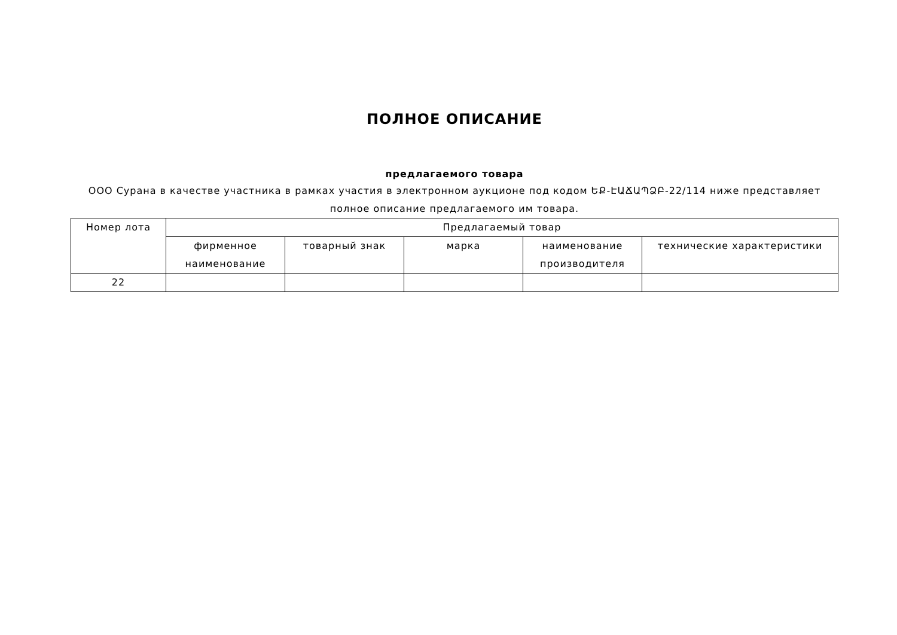ПОЛНОЕ ОПИСАНИЕ
предлагаемого товара
ООО Сурана в качестве участника в рамках участия в электронном аукционе под кодом ԵՔ-ԷԱՃԱՊՁԲ-22/114 ниже представляет полное описание предлагаемого им товара.
| Номер лота | Предлагаемый товар | | | | |
| --- | --- | --- | --- | --- | --- |
| | фирменное наименование | товарный знак | марка | наименование производителя | технические характеристики |
| 22 | | | | | |